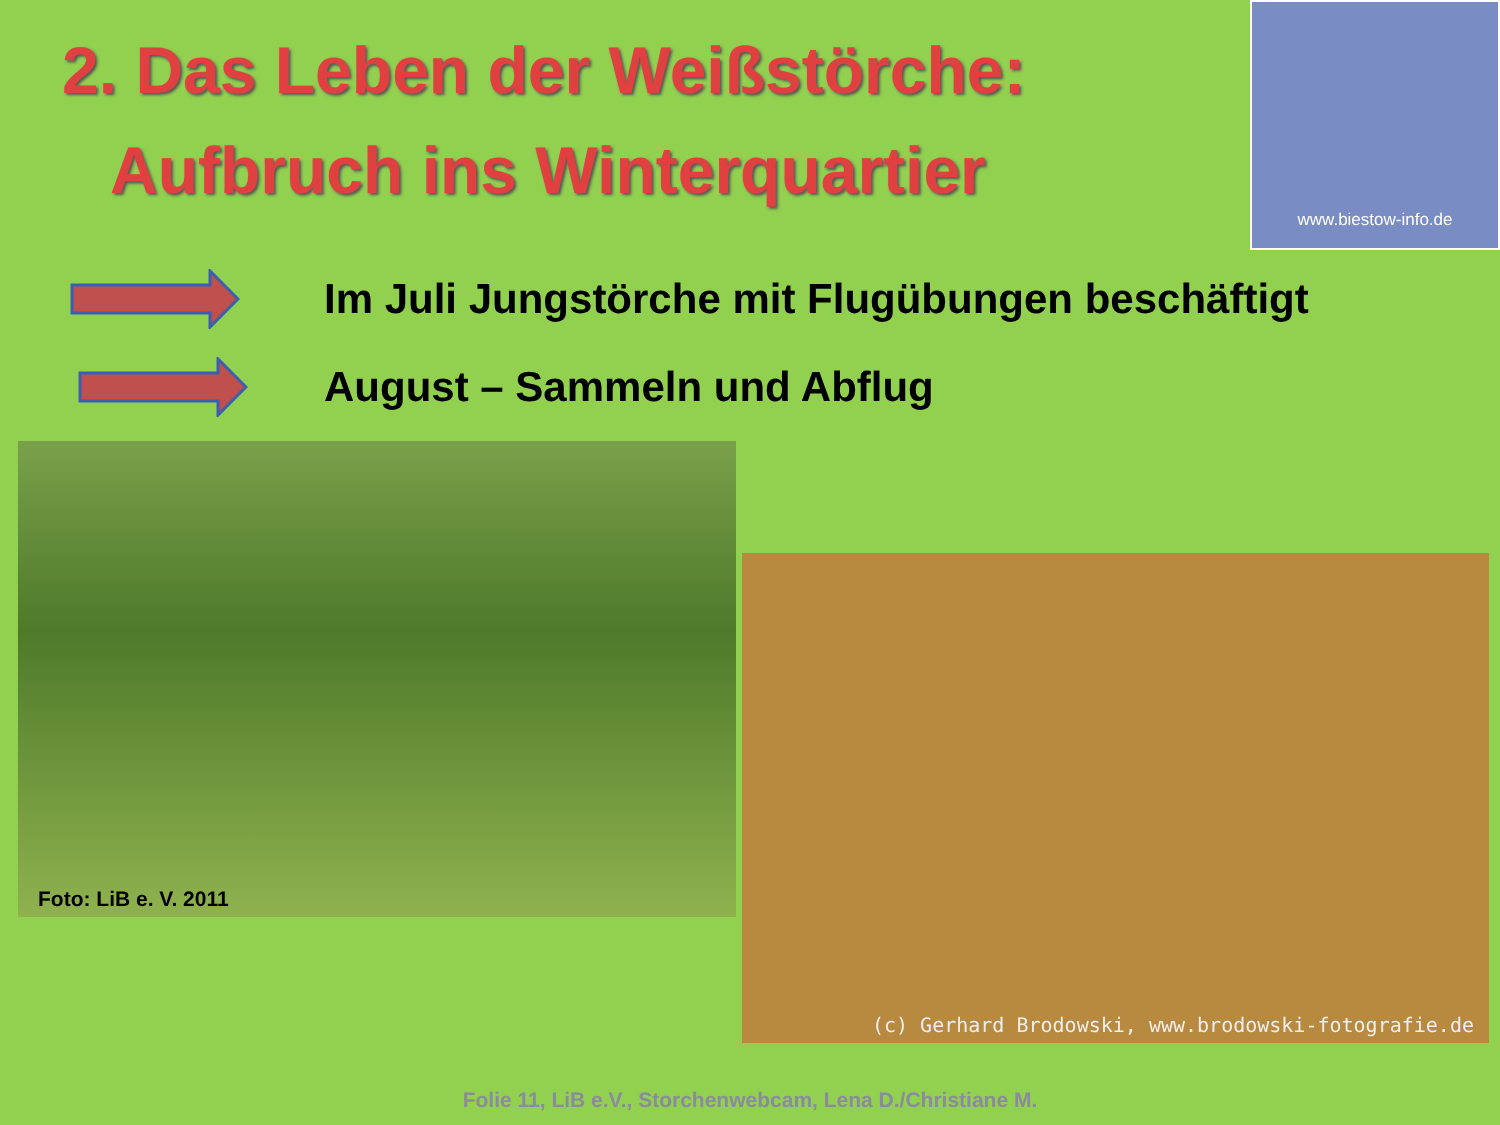2. Das Leben der Weißstörche:
Aufbruch ins Winterquartier
www.biestow-info.de
Im Juli Jungstörche mit Flugübungen beschäftigt
August – Sammeln und Abflug
Foto: LiB e. V. 2011
(c) Gerhard Brodowski, www.brodowski-fotografie.de
Folie 11, LiB e.V., Storchenwebcam, Lena D./Christiane M.